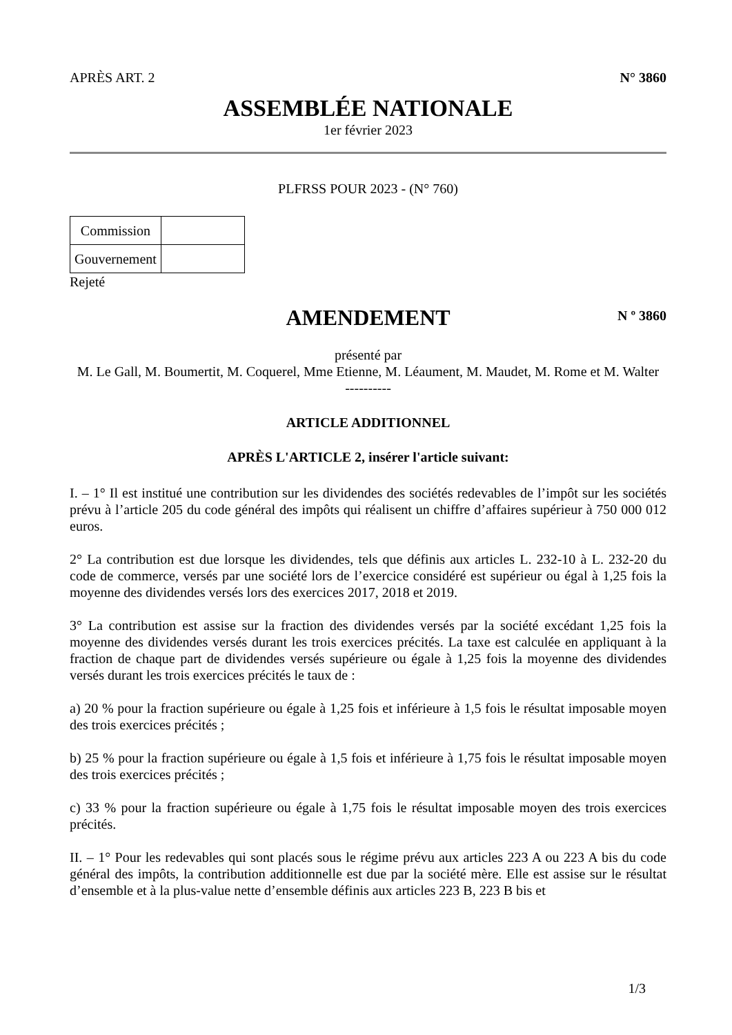APRÈS ART. 2 N° 3860
ASSEMBLÉE NATIONALE
1er février 2023
PLFRSS POUR 2023 - (N° 760)
| Commission | |
| Gouvernement | |
Rejeté
AMENDEMENT
N º 3860
présenté par
M. Le Gall, M. Boumertit, M. Coquerel, Mme Etienne, M. Léaument, M. Maudet, M. Rome et M. Walter
----------
ARTICLE ADDITIONNEL
APRÈS L'ARTICLE 2, insérer l'article suivant:
I. – 1° Il est institué une contribution sur les dividendes des sociétés redevables de l’impôt sur les sociétés prévu à l’article 205 du code général des impôts qui réalisent un chiffre d’affaires supérieur à 750 000 012 euros.
2° La contribution est due lorsque les dividendes, tels que définis aux articles L. 232-10 à L. 232-20 du code de commerce, versés par une société lors de l’exercice considéré est supérieur ou égal à 1,25 fois la moyenne des dividendes versés lors des exercices 2017, 2018 et 2019.
3° La contribution est assise sur la fraction des dividendes versés par la société excédant 1,25 fois la moyenne des dividendes versés durant les trois exercices précités. La taxe est calculée en appliquant à la fraction de chaque part de dividendes versés supérieure ou égale à 1,25 fois la moyenne des dividendes versés durant les trois exercices précités le taux de :
a) 20 % pour la fraction supérieure ou égale à 1,25 fois et inférieure à 1,5 fois le résultat imposable moyen des trois exercices précités ;
b) 25 % pour la fraction supérieure ou égale à 1,5 fois et inférieure à 1,75 fois le résultat imposable moyen des trois exercices précités ;
c) 33 % pour la fraction supérieure ou égale à 1,75 fois le résultat imposable moyen des trois exercices précités.
II. – 1° Pour les redevables qui sont placés sous le régime prévu aux articles 223 A ou 223 A bis du code général des impôts, la contribution additionnelle est due par la société mère. Elle est assise sur le résultat d’ensemble et à la plus-value nette d’ensemble définis aux articles 223 B, 223 B bis et
1/3